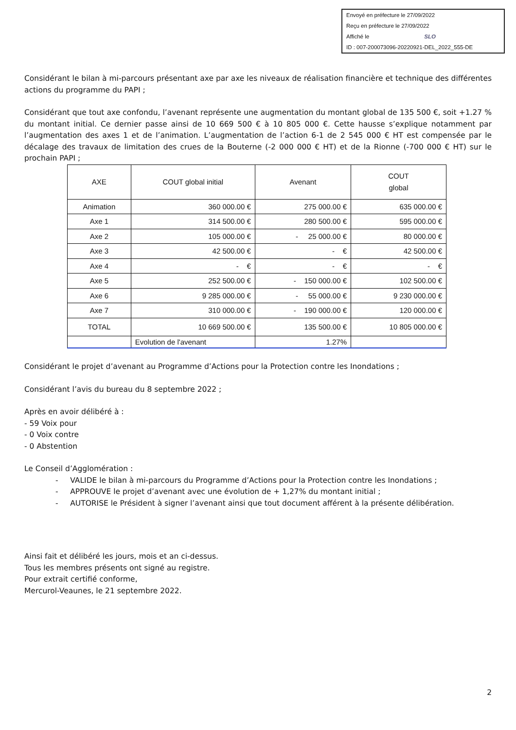Envoyé en préfecture le 27/09/2022
Reçu en préfecture le 27/09/2022
Affiché le SLO
ID : 007-200073096-20220921-DEL_2022_555-DE
Considérant le bilan à mi-parcours présentant axe par axe les niveaux de réalisation financière et technique des différentes actions du programme du PAPI ;
Considérant que tout axe confondu, l’avenant représente une augmentation du montant global de 135 500 €, soit +1.27 % du montant initial. Ce dernier passe ainsi de 10 669 500 € à 10 805 000 €. Cette hausse s’explique notamment par l’augmentation des axes 1 et de l’animation. L’augmentation de l’action 6-1 de 2 545 000 € HT est compensée par le décalage des travaux de limitation des crues de la Bouterne (-2 000 000 € HT) et de la Rionne (-700 000 € HT) sur le prochain PAPI ;
| AXE | COUT global initial | Avenant | COUT global |
| --- | --- | --- | --- |
| Animation | 360 000.00 € | 275 000.00 € | 635 000.00 € |
| Axe 1 | 314 500.00 € | 280 500.00 € | 595 000.00 € |
| Axe 2 | 105 000.00 € | - 25 000.00 € | 80 000.00 € |
| Axe 3 | 42 500.00 € | - € | 42 500.00 € |
| Axe 4 | - € | - € | - € |
| Axe 5 | 252 500.00 € | - 150 000.00 € | 102 500.00 € |
| Axe 6 | 9 285 000.00 € | - 55 000.00 € | 9 230 000.00 € |
| Axe 7 | 310 000.00 € | - 190 000.00 € | 120 000.00 € |
| TOTAL | 10 669 500.00 € | 135 500.00 € | 10 805 000.00 € |
| | Evolution de l'avenant | 1.27% | |
Considérant le projet d’avenant au Programme d’Actions pour la Protection contre les Inondations ;
Considérant l’avis du bureau du 8 septembre 2022 ;
Après en avoir délibéré à :
- 59 Voix pour
- 0 Voix contre
- 0 Abstention
Le Conseil d’Agglomération :
- VALIDE le bilan à mi-parcours du Programme d’Actions pour la Protection contre les Inondations ;
- APPROUVE le projet d’avenant avec une évolution de + 1,27% du montant initial ;
- AUTORISE le Président à signer l’avenant ainsi que tout document afférent à la présente délibération.
Ainsi fait et délibéré les jours, mois et an ci-dessus.
Tous les membres présents ont signé au registre.
Pour extrait certifié conforme,
Mercurol-Veaunes, le 21 septembre 2022.
2